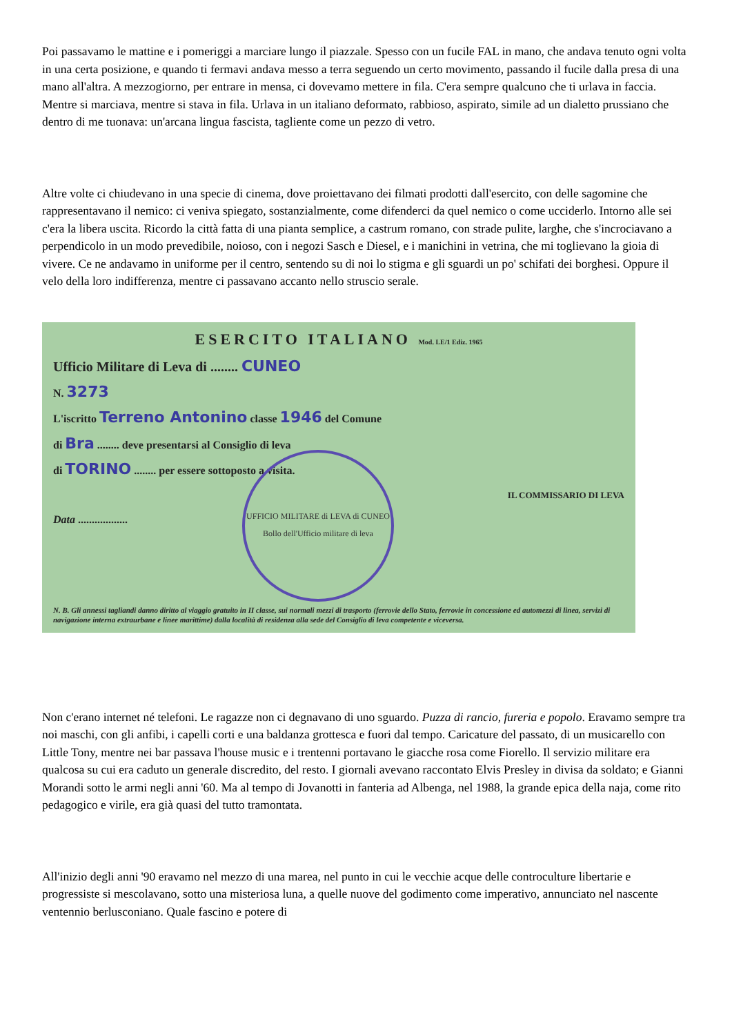Poi passavamo le mattine e i pomeriggi a marciare lungo il piazzale. Spesso con un fucile FAL in mano, che andava tenuto ogni volta in una certa posizione, e quando ti fermavi andava messo a terra seguendo un certo movimento, passando il fucile dalla presa di una mano all'altra. A mezzogiorno, per entrare in mensa, ci dovevamo mettere in fila. C'era sempre qualcuno che ti urlava in faccia. Mentre si marciava, mentre si stava in fila. Urlava in un italiano deformato, rabbioso, aspirato, simile ad un dialetto prussiano che dentro di me tuonava: un'arcana lingua fascista, tagliente come un pezzo di vetro.
Altre volte ci chiudevano in una specie di cinema, dove proiettavano dei filmati prodotti dall'esercito, con delle sagomine che rappresentavano il nemico: ci veniva spiegato, sostanzialmente, come difenderci da quel nemico o come ucciderlo. Intorno alle sei c'era la libera uscita. Ricordo la città fatta di una pianta semplice, a castrum romano, con strade pulite, larghe, che s'incrociavano a perpendicolo in un modo prevedibile, noioso, con i negozi Sasch e Diesel, e i manichini in vetrina, che mi toglievano la gioia di vivere. Ce ne andavamo in uniforme per il centro, sentendo su di noi lo stigma e gli sguardi un po' schifati dei borghesi. Oppure il velo della loro indifferenza, mentre ci passavano accanto nello struscio serale.
ESERCITO ITALIANO Mod. LE/1 Ediz. 1965
Ufficio Militare di Leva di ........ CUNEO
N. 3273
L'iscritto Terreno Antonino classe 1946 del Comune
di Bra ........ deve presentarsi al Consiglio di leva
di TORINO ........ per essere sottoposto a visita.
IL COMMISSARIO DI LEVA
Data ..................
UFFICIO MILITARE di LEVA di CUNEO
Bollo dell'Ufficio militare di leva
N. B. Gli annessi tagliandi danno diritto al viaggio gratuito in II classe, sui normali mezzi di trasporto (ferrovie dello Stato, ferrovie in concessione ed automezzi di linea, servizi di navigazione interna extraurbane e linee marittime) dalla località di residenza alla sede del Consiglio di leva competente e viceversa.
Non c'erano internet né telefoni. Le ragazze non ci degnavano di uno sguardo. Puzza di rancio, fureria e popolo. Eravamo sempre tra noi maschi, con gli anfibi, i capelli corti e una baldanza grottesca e fuori dal tempo. Caricature del passato, di un musicarello con Little Tony, mentre nei bar passava l'house music e i trentenni portavano le giacche rosa come Fiorello. Il servizio militare era qualcosa su cui era caduto un generale discredito, del resto. I giornali avevano raccontato Elvis Presley in divisa da soldato; e Gianni Morandi sotto le armi negli anni '60. Ma al tempo di Jovanotti in fanteria ad Albenga, nel 1988, la grande epica della naja, come rito pedagogico e virile, era già quasi del tutto tramontata.
All'inizio degli anni '90 eravamo nel mezzo di una marea, nel punto in cui le vecchie acque delle controculture libertarie e progressiste si mescolavano, sotto una misteriosa luna, a quelle nuove del godimento come imperativo, annunciato nel nascente ventennio berlusconiano. Quale fascino e potere di